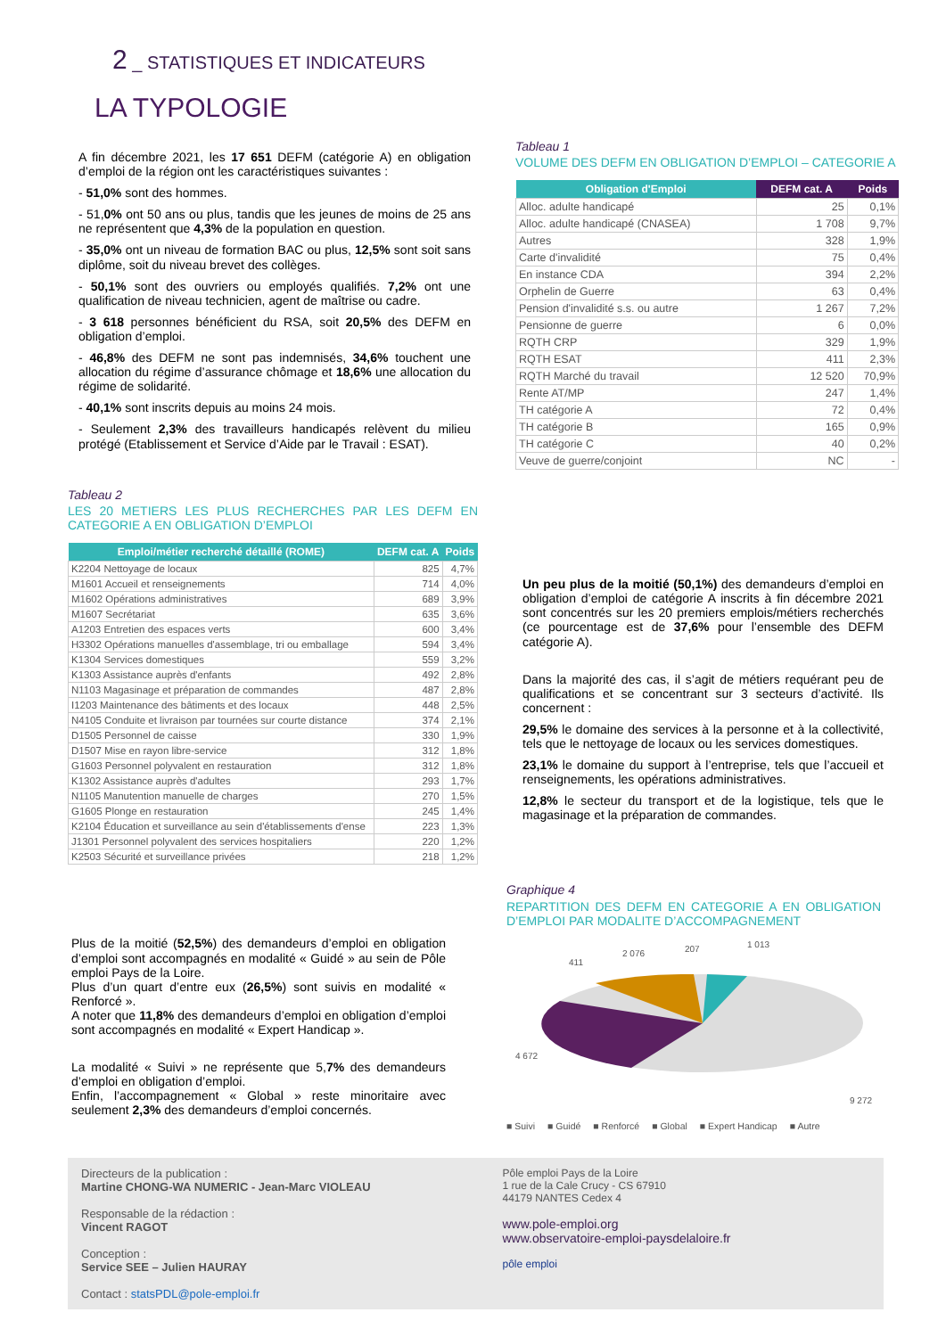2 _ STATISTIQUES ET INDICATEURS
LA TYPOLOGIE
A fin décembre 2021, les 17 651 DEFM (catégorie A) en obligation d’emploi de la région ont les caractéristiques suivantes :
- 51,0% sont des hommes.
- 51,0% ont 50 ans ou plus, tandis que les jeunes de moins de 25 ans ne représentent que 4,3% de la population en question.
- 35,0% ont un niveau de formation BAC ou plus, 12,5% sont soit sans diplôme, soit du niveau brevet des collèges.
- 50,1% sont des ouvriers ou employés qualifiés. 7,2% ont une qualification de niveau technicien, agent de maîtrise ou cadre.
- 3 618 personnes bénéficient du RSA, soit 20,5% des DEFM en obligation d’emploi.
- 46,8% des DEFM ne sont pas indemnisés, 34,6% touchent une allocation du régime d’assurance chômage et 18,6% une allocation du régime de solidarité.
- 40,1% sont inscrits depuis au moins 24 mois.
- Seulement 2,3% des travailleurs handicapés relèvent du milieu protégé (Etablissement et Service d’Aide par le Travail : ESAT).
Tableau 1
VOLUME DES DEFM EN OBLIGATION D’EMPLOI – CATEGORIE A
| Obligation d'Emploi | DEFM cat. A | Poids |
| --- | --- | --- |
| Alloc. adulte handicapé | 25 | 0,1% |
| Alloc. adulte handicapé (CNASEA) | 1 708 | 9,7% |
| Autres | 328 | 1,9% |
| Carte d'invalidité | 75 | 0,4% |
| En instance CDA | 394 | 2,2% |
| Orphelin de Guerre | 63 | 0,4% |
| Pension d'invalidité s.s. ou autre | 1 267 | 7,2% |
| Pensionne de guerre | 6 | 0,0% |
| RQTH CRP | 329 | 1,9% |
| RQTH ESAT | 411 | 2,3% |
| RQTH Marché du travail | 12 520 | 70,9% |
| Rente AT/MP | 247 | 1,4% |
| TH catégorie A | 72 | 0,4% |
| TH catégorie B | 165 | 0,9% |
| TH catégorie C | 40 | 0,2% |
| Veuve de guerre/conjoint | NC | - |
Tableau 2
LES 20 METIERS LES PLUS RECHERCHES PAR LES DEFM EN CATEGORIE A EN OBLIGATION D’EMPLOI
| Emploi/métier recherché détaillé (ROME) | DEFM cat. A | Poids |
| --- | --- | --- |
| K2204 Nettoyage de locaux | 825 | 4,7% |
| M1601 Accueil et renseignements | 714 | 4,0% |
| M1602 Opérations administratives | 689 | 3,9% |
| M1607 Secrétariat | 635 | 3,6% |
| A1203 Entretien des espaces verts | 600 | 3,4% |
| H3302 Opérations manuelles d'assemblage, tri ou emballage | 594 | 3,4% |
| K1304 Services domestiques | 559 | 3,2% |
| K1303 Assistance auprès d'enfants | 492 | 2,8% |
| N1103 Magasinage et préparation de commandes | 487 | 2,8% |
| I1203 Maintenance des bâtiments et des locaux | 448 | 2,5% |
| N4105 Conduite et livraison par tournées sur courte distance | 374 | 2,1% |
| D1505 Personnel de caisse | 330 | 1,9% |
| D1507 Mise en rayon libre-service | 312 | 1,8% |
| G1603 Personnel polyvalent en restauration | 312 | 1,8% |
| K1302 Assistance auprès d'adultes | 293 | 1,7% |
| N1105 Manutention manuelle de charges | 270 | 1,5% |
| G1605 Plonge en restauration | 245 | 1,4% |
| K2104 Éducation et surveillance au sein d'établissements d'ense | 223 | 1,3% |
| J1301 Personnel polyvalent des services hospitaliers | 220 | 1,2% |
| K2503 Sécurité et surveillance privées | 218 | 1,2% |
Un peu plus de la moitié (50,1%) des demandeurs d’emploi en obligation d’emploi de catégorie A inscrits à fin décembre 2021 sont concentrés sur les 20 premiers emplois/métiers recherchés (ce pourcentage est de 37,6% pour l’ensemble des DEFM catégorie A).
Dans la majorité des cas, il s’agit de métiers requérant peu de qualifications et se concentrant sur 3 secteurs d’activité. Ils concernent :
29,5% le domaine des services à la personne et à la collectivité, tels que le nettoyage de locaux ou les services domestiques.
23,1% le domaine du support à l’entreprise, tels que l’accueil et renseignements, les opérations administratives.
12,8% le secteur du transport et de la logistique, tels que le magasinage et la préparation de commandes.
Plus de la moitié (52,5%) des demandeurs d’emploi en obligation d’emploi sont accompagnés en modalité « Guidé » au sein de Pôle emploi Pays de la Loire.
Plus d’un quart d’entre eux (26,5%) sont suivis en modalité « Renforcé ».
A noter que 11,8% des demandeurs d’emploi en obligation d’emploi sont accompagnés en modalité « Expert Handicap ».
La modalité « Suivi » ne représente que 5,7% des demandeurs d’emploi en obligation d’emploi.
Enfin, l’accompagnement « Global » reste minoritaire avec seulement 2,3% des demandeurs d’emploi concernés.
Graphique 4
REPARTITION DES DEFM EN CATEGORIE A EN OBLIGATION D’EMPLOI PAR MODALITE D’ACCOMPAGNEMENT
2 076
411
207
1 013
4 672
9 272
■ Suivi ■ Guidé ■ Renforcé ■ Global ■ Expert Handicap ■ Autre
Directeurs de la publication :
Martine CHONG-WA NUMERIC - Jean-Marc VIOLEAU
Responsable de la rédaction :
Vincent RAGOT
Conception :
Service SEE – Julien HAURAY
Contact : statsPDL@pole-emploi.fr
Pôle emploi Pays de la Loire
1 rue de la Cale Crucy - CS 67910
44179 NANTES Cedex 4
www.pole-emploi.org
www.observatoire-emploi-paysdelaloire.fr
pôle emploi